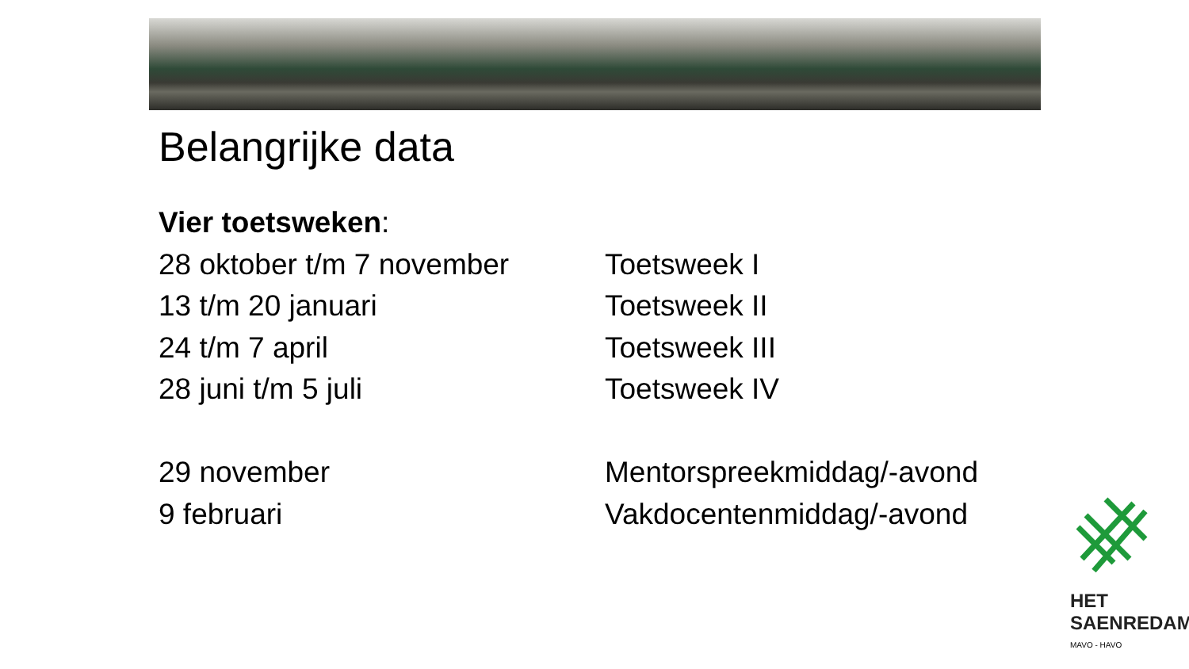Belangrijke data
Vier toetsweken:
28 oktober t/m 7 november Toetsweek I
13 t/m 20 januari Toetsweek II
24 t/m 7 april Toetsweek III
28 juni t/m 5 juli Toetsweek IV
29 november Mentorspreekmiddag/-avond
9 februari Vakdocentenmiddag/-avond
HET
SAENREDAM
MAVO - HAVO